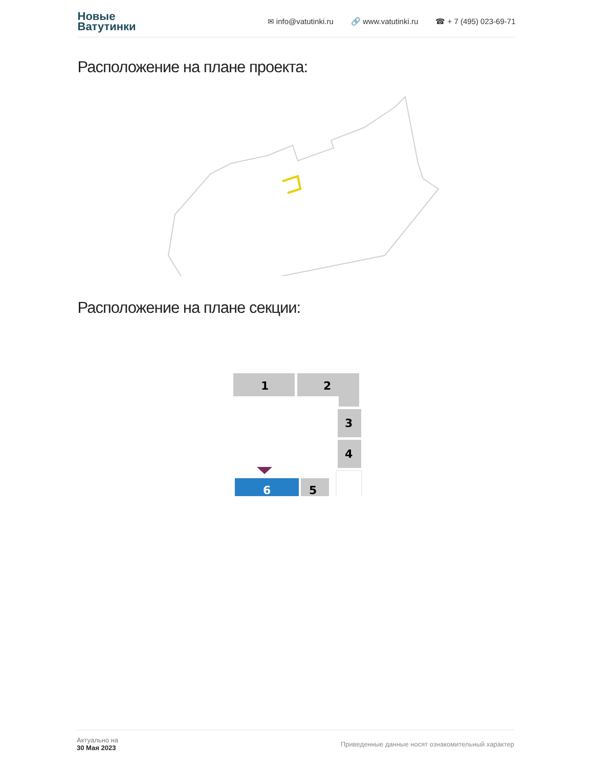Новые
Ватутинки
✉ info@vatutinki.ru 🔗 www.vatutinki.ru ☎ + 7 (495) 023-69-71
Расположение на плане проекта:
Расположение на плане секции:
1
2
3
4
5
6
Актуально на
30 Мая 2023
Приведенные данные носят ознакомительный характер